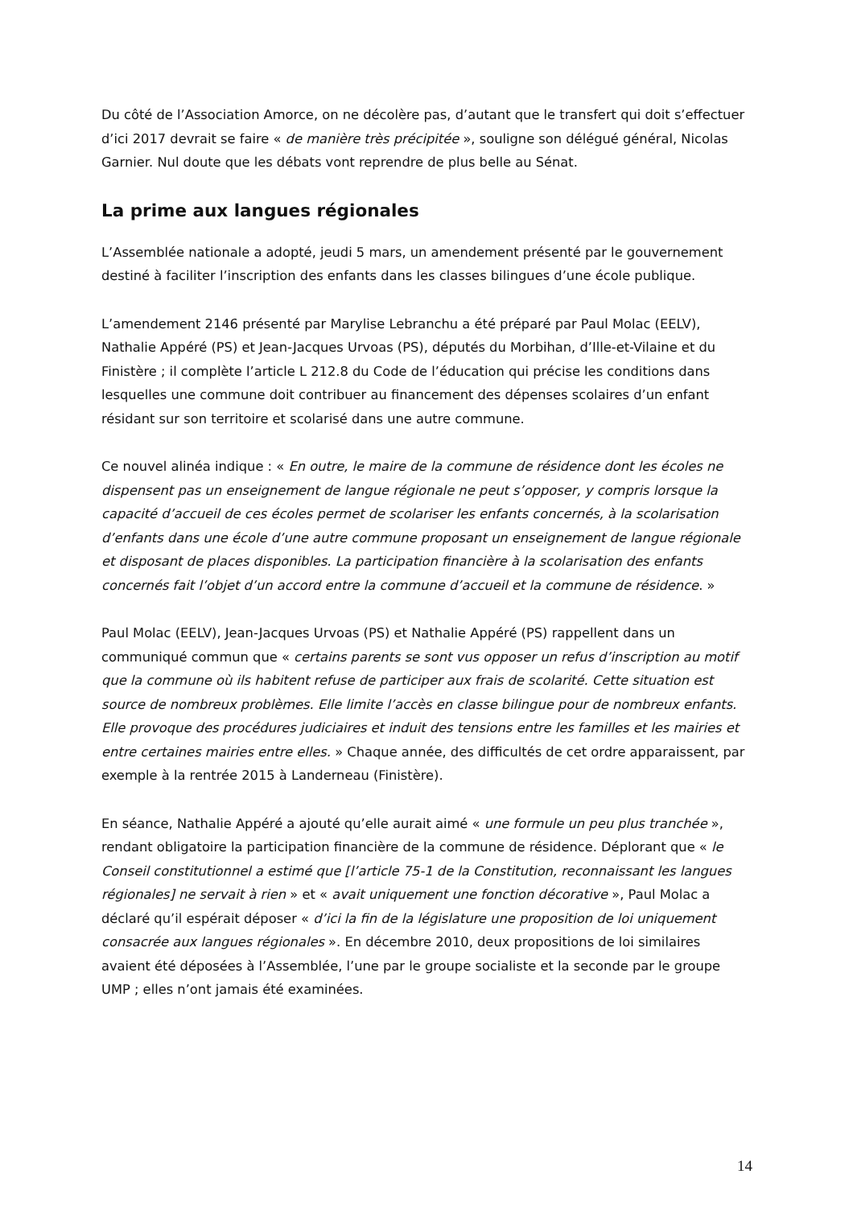Du côté de l’Association Amorce, on ne décolère pas, d’autant que le transfert qui doit s’effectuer d’ici 2017 devrait se faire « de manière très précipitée », souligne son délégué général, Nicolas Garnier. Nul doute que les débats vont reprendre de plus belle au Sénat.
La prime aux langues régionales
L’Assemblée nationale a adopté, jeudi 5 mars, un amendement présenté par le gouvernement destiné à faciliter l’inscription des enfants dans les classes bilingues d’une école publique.
L’amendement 2146 présenté par Marylise Lebranchu a été préparé par Paul Molac (EELV), Nathalie Appéré (PS) et Jean-Jacques Urvoas (PS), députés du Morbihan, d’Ille-et-Vilaine et du Finistère ; il complète l’article L 212.8 du Code de l’éducation qui précise les conditions dans lesquelles une commune doit contribuer au financement des dépenses scolaires d’un enfant résidant sur son territoire et scolarisé dans une autre commune.
Ce nouvel alinéa indique : « En outre, le maire de la commune de résidence dont les écoles ne dispensent pas un enseignement de langue régionale ne peut s’opposer, y compris lorsque la capacité d’accueil de ces écoles permet de scolariser les enfants concernés, à la scolarisation d’enfants dans une école d’une autre commune proposant un enseignement de langue régionale et disposant de places disponibles. La participation financière à la scolarisation des enfants concernés fait l’objet d’un accord entre la commune d’accueil et la commune de résidence. »
Paul Molac (EELV), Jean-Jacques Urvoas (PS) et Nathalie Appéré (PS) rappellent dans un communiqué commun que « certains parents se sont vus opposer un refus d’inscription au motif que la commune où ils habitent refuse de participer aux frais de scolarité. Cette situation est source de nombreux problèmes. Elle limite l’accès en classe bilingue pour de nombreux enfants. Elle provoque des procédures judiciaires et induit des tensions entre les familles et les mairies et entre certaines mairies entre elles. » Chaque année, des difficultés de cet ordre apparaissent, par exemple à la rentrée 2015 à Landerneau (Finistère).
En séance, Nathalie Appéré a ajouté qu’elle aurait aimé « une formule un peu plus tranchée », rendant obligatoire la participation financière de la commune de résidence. Déplorant que « le Conseil constitutionnel a estimé que [l’article 75-1 de la Constitution, reconnaissant les langues régionales] ne servait à rien » et « avait uniquement une fonction décorative », Paul Molac a déclaré qu’il espérait déposer « d’ici la fin de la législature une proposition de loi uniquement consacrée aux langues régionales ». En décembre 2010, deux propositions de loi similaires avaient été déposées à l’Assemblée, l’une par le groupe socialiste et la seconde par le groupe UMP ; elles n’ont jamais été examinées.
14